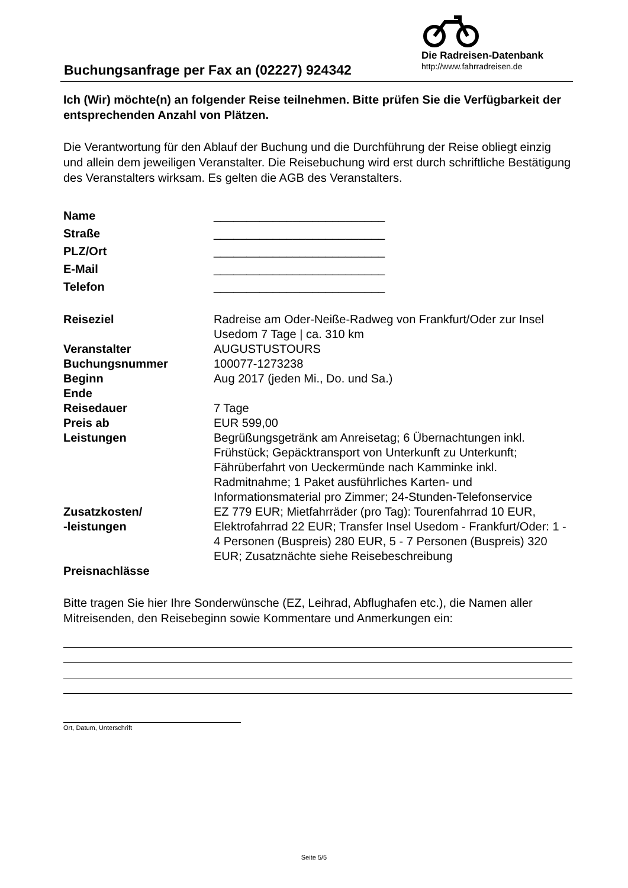Buchungsanfrage per Fax an (02227) 924342
Die Radreisen-Datenbank
http://www.fahrradreisen.de
Ich (Wir) möchte(n) an folgender Reise teilnehmen. Bitte prüfen Sie die Verfügbarkeit der entsprechenden Anzahl von Plätzen.
Die Verantwortung für den Ablauf der Buchung und die Durchführung der Reise obliegt einzig und allein dem jeweiligen Veranstalter. Die Reisebuchung wird erst durch schriftliche Bestätigung des Veranstalters wirksam. Es gelten die AGB des Veranstalters.
| Name | __________________________ |
| Straße | __________________________ |
| PLZ/Ort | __________________________ |
| E-Mail | __________________________ |
| Telefon | __________________________ |
| Reiseziel | Radreise am Oder-Neiße-Radweg von Frankfurt/Oder zur Insel Usedom 7 Tage / ca. 310 km |
| Veranstalter | AUGUSTUSTOURS |
| Buchungsnummer | 100077-1273238 |
| Beginn | Aug 2017 (jeden Mi., Do. und Sa.) |
| Ende | |
| Reisedauer | 7 Tage |
| Preis ab | EUR 599,00 |
| Leistungen | Begrüßungsgetränk am Anreisetag; 6 Übernachtungen inkl. Frühstück; Gepäcktransport von Unterkunft zu Unterkunft; Fährüberfahrt von Ueckermünde nach Kamminke inkl. Radmitnahme; 1 Paket ausführliches Karten- und Informationsmaterial pro Zimmer; 24-Stunden-Telefonservice |
| Zusatzkosten/ -leistungen | EZ 779 EUR; Mietfahrräder (pro Tag): Tourenfahrrad 10 EUR, Elektrofahrrad 22 EUR; Transfer Insel Usedom - Frankfurt/Oder: 1 - 4 Personen (Buspreis) 280 EUR, 5 - 7 Personen (Buspreis) 320 EUR; Zusatznächte siehe Reisebeschreibung |
| Preisnachlässe | |
Bitte tragen Sie hier Ihre Sonderwünsche (EZ, Leihrad, Abflughafen etc.), die Namen aller Mitreisenden, den Reisebeginn sowie Kommentare und Anmerkungen ein:
Ort, Datum, Unterschrift
Seite 5/5